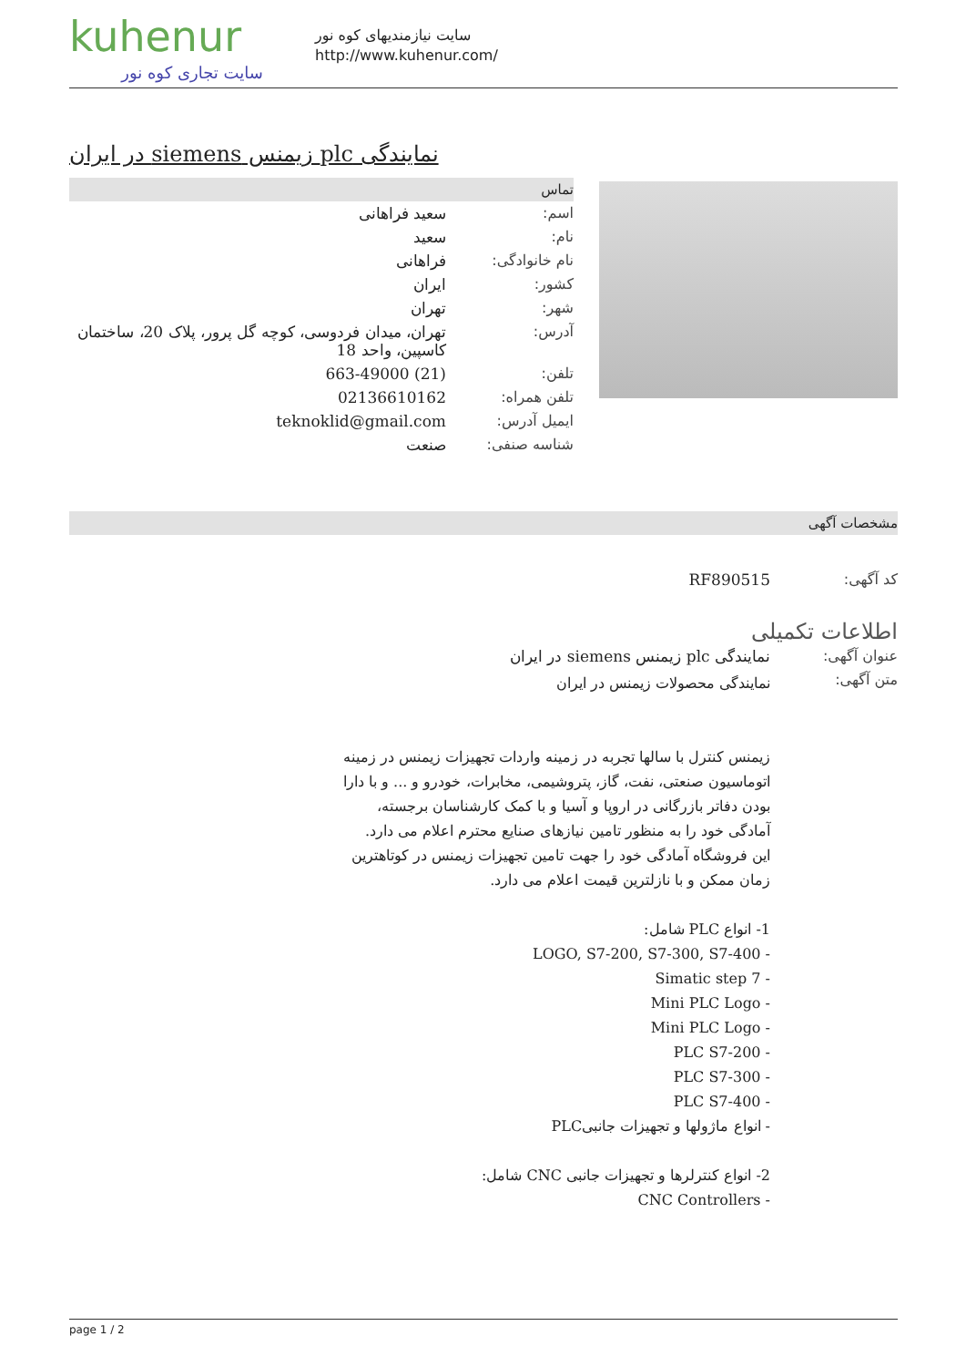kuhenur
سایت تجاری کوه نور
سایت نیازمندیهای کوه نور
http://www.kuhenur.com/
نمایندگی plc زیمنس siemens در ایران
تماس
| اسم: | سعید فراهانی |
| نام: | سعید |
| نام خانوادگی: | فراهانی |
| کشور: | ایران |
| شهر: | تهران |
| آدرس: | تهران، میدان فردوسی، کوچه گل پرور، پلاک 20، ساختمان کاسپین، واحد 18 |
| تلفن: | (21) 663-49000 |
| تلفن همراه: | 02136610162 |
| ایمیل آدرس: | teknoklid@gmail.com |
| شناسه صنفی: | صنعت |
مشخصات آگهی
| کد آگهی: | RF890515 |
اطلاعات تکمیلی
| عنوان آگهی: | نمایندگی plc زیمنس siemens در ایران |
| متن آگهی: | نمایندگی محصولات زیمنس در ایران زیمنس کنترل با سالها تجربه در زمینه واردات تجهیزات زیمنس در زمینه اتوماسیون صنعتی، نفت، گاز، پتروشیمی، مخابرات، خودرو و ... و با دارا بودن دفاتر بازرگانی در اروپا و آسیا و با کمک کارشناسان برجسته، آمادگی خود را به منظور تامین نیازهای صنایع محترم اعلام می دارد. این فروشگاه آمادگی خود را جهت تامین تجهیزات زیمنس در کوتاهترین زمان ممکن و با نازلترین قیمت اعلام می دارد. 1- انواع PLC شامل: - LOGO, S7-200, S7-300, S7-400 - Simatic step 7 - Mini PLC Logo - Mini PLC Logo - PLC S7-200 - PLC S7-300 - PLC S7-400 - انواع ماژولها و تجهیزات جانبیPLC 2- انواع کنترلرها و تجهیزات جانبی CNC شامل: - CNC Controllers |
page 1 / 2